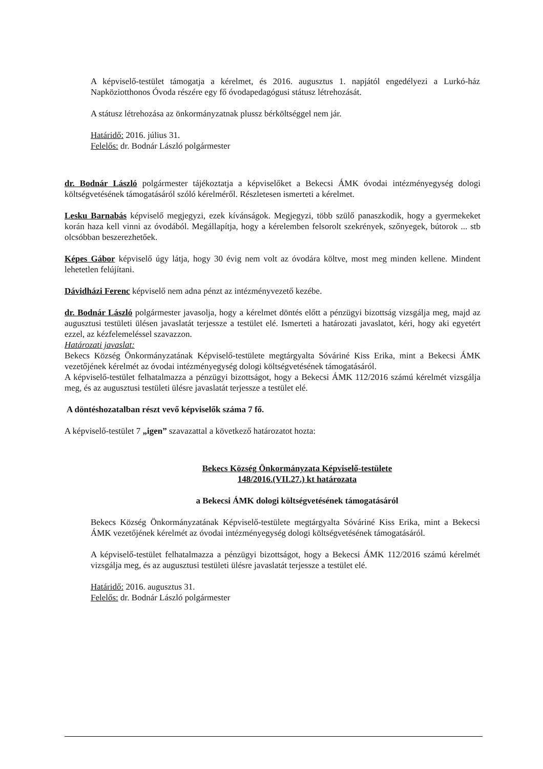A képviselő-testület támogatja a kérelmet, és 2016. augusztus 1. napjától engedélyezi a Lurkó-ház Napköziotthonos Óvoda részére egy fő óvodapedagógusi státusz létrehozását.
A státusz létrehozása az önkormányzatnak plussz bérköltséggel nem jár.
Határidő: 2016. július 31.
Felelős: dr. Bodnár László polgármester
dr. Bodnár László polgármester tájékoztatja a képviselőket a Bekecsi ÁMK óvodai intézményegység dologi költségvetésének támogatásáról szóló kérelméről. Részletesen ismerteti a kérelmet.
Lesku Barnabás képviselő megjegyzi, ezek kívánságok. Megjegyzi, több szülő panaszkodik, hogy a gyermekeket korán haza kell vinni az óvodából. Megállapítja, hogy a kérelemben felsorolt szekrények, szőnyegek, bútorok ... stb olcsóbban beszerezhetőek.
Képes Gábor képviselő úgy látja, hogy 30 évig nem volt az óvodára költve, most meg minden kellene. Mindent lehetetlen felújítani.
Dávidházi Ferenc képviselő nem adna pénzt az intézményvezető kezébe.
dr. Bodnár László polgármester javasolja, hogy a kérelmet döntés előtt a pénzügyi bizottság vizsgálja meg, majd az augusztusi testületi ülésen javaslatát terjessze a testület elé. Ismerteti a határozati javaslatot, kéri, hogy aki egyetért ezzel, az kézfelemeléssel szavazzon.
Határozati javaslat:
Bekecs Község Önkormányzatának Képviselő-testülete megtárgyalta Sóváriné Kiss Erika, mint a Bekecsi ÁMK vezetőjének kérelmét az óvodai intézményegység dologi költségvetésének támogatásáról.
A képviselő-testület felhatalmazza a pénzügyi bizottságot, hogy a Bekecsi ÁMK 112/2016 számú kérelmét vizsgálja meg, és az augusztusi testületi ülésre javaslatát terjessze a testület elé.
A döntéshozatalban részt vevő képviselők száma 7 fő.
A képviselő-testület 7 „igen” szavazattal a következő határozatot hozta:
Bekecs Község Önkormányzata Képviselő-testülete
148/2016.(VII.27.) kt határozata
a Bekecsi ÁMK dologi költségvetésének támogatásáról
Bekecs Község Önkormányzatának Képviselő-testülete megtárgyalta Sóváriné Kiss Erika, mint a Bekecsi ÁMK vezetőjének kérelmét az óvodai intézményegység dologi költségvetésének támogatásáról.
A képviselő-testület felhatalmazza a pénzügyi bizottságot, hogy a Bekecsi ÁMK 112/2016 számú kérelmét vizsgálja meg, és az augusztusi testületi ülésre javaslatát terjessze a testület elé.
Határidő: 2016. augusztus 31.
Felelős: dr. Bodnár László polgármester